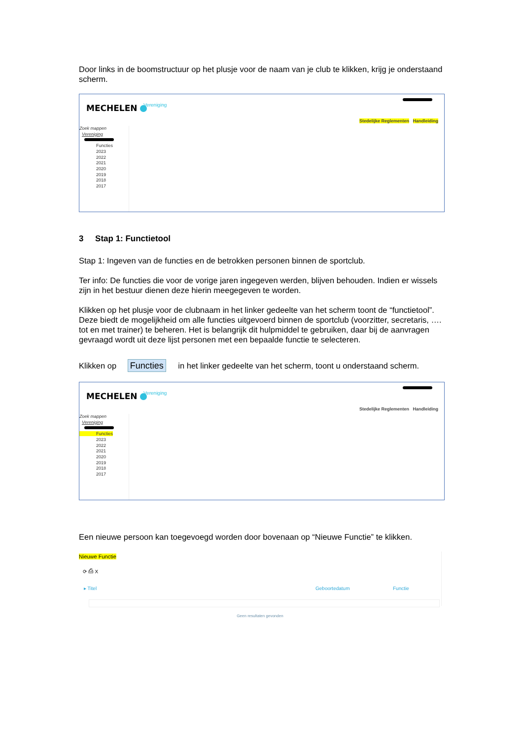Door links in de boomstructuur op het plusje voor de naam van je club te klikken, krijg je onderstaand scherm.
MECHELEN
Vereniging
Stedelijke Reglementen Handleiding
Zoek mappen
Vereniging
Functies
2023
2022
2021
2020
2019
2018
2017
3 Stap 1: Functietool
Stap 1: Ingeven van de functies en de betrokken personen binnen de sportclub.
Ter info: De functies die voor de vorige jaren ingegeven werden, blijven behouden. Indien er wissels zijn in het bestuur dienen deze hierin meegegeven te worden.
Klikken op het plusje voor de clubnaam in het linker gedeelte van het scherm toont de “functietool”. Deze biedt de mogelijkheid om alle functies uitgevoerd binnen de sportclub (voorzitter, secretaris, …. tot en met trainer) te beheren. Het is belangrijk dit hulpmiddel te gebruiken, daar bij de aanvragen gevraagd wordt uit deze lijst personen met een bepaalde functie te selecteren.
Klikken op Functies in het linker gedeelte van het scherm, toont u onderstaand scherm.
MECHELEN
Vereniging
Stedelijke Reglementen Handleiding
Zoek mappen
Vereniging
Functies
2023
2022
2021
2020
2019
2018
2017
Een nieuwe persoon kan toegevoegd worden door bovenaan op “Nieuwe Functie” te klikken.
Nieuwe Functie
⟳ ⎙ X
▸ Titel Geboortedatum Functie
Geen resultaten gevonden